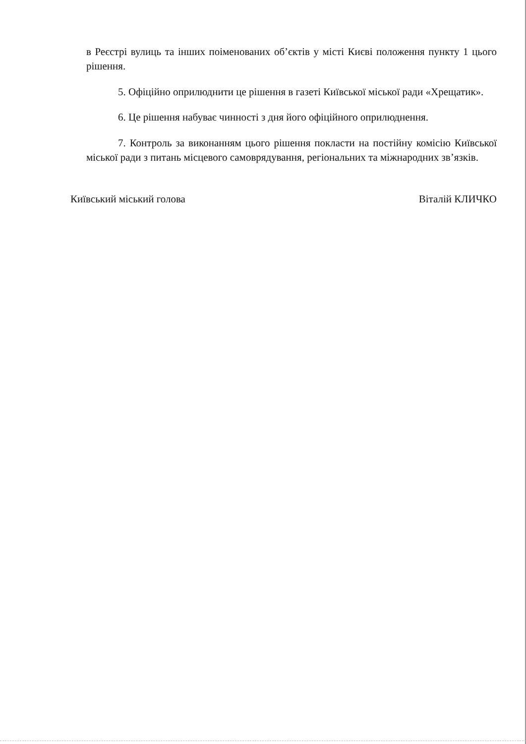в Реєстрі вулиць та інших поіменованих об’єктів у місті Києві положення пункту 1 цього рішення.
5. Офіційно оприлюднити це рішення в газеті Київської міської ради «Хрещатик».
6. Це рішення набуває чинності з дня його офіційного оприлюднення.
7. Контроль за виконанням цього рішення покласти на постійну комісію Київської міської ради з питань місцевого самоврядування, регіональних та міжнародних зв’язків.
Київський міський голова Віталій КЛИЧКО